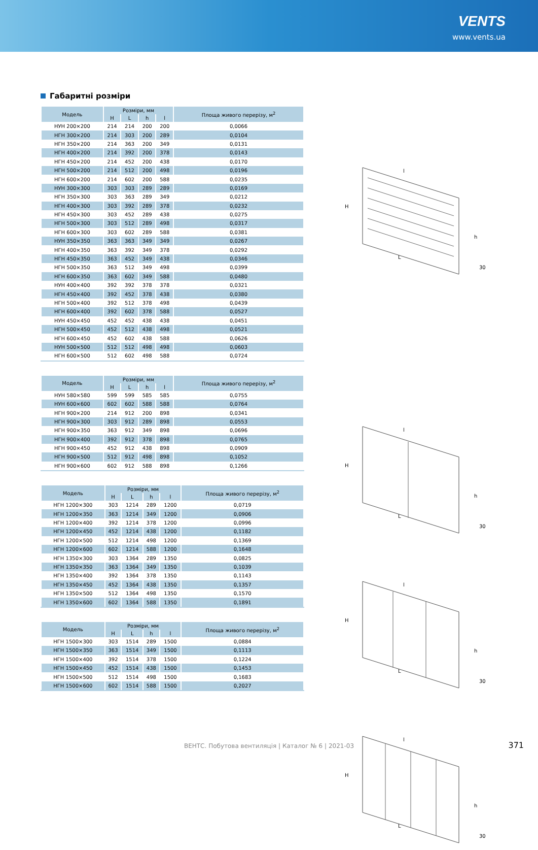VENTS
www.vents.ua
Габаритні розміри
| Модель | Розміри, мм | | | | Площа живого перерізу, м<sup>2</sup> |
| --- | --- | --- | --- | --- | --- |
| | H | L | h | l | |
| НУН 200×200 | 214 | 214 | 200 | 200 | 0,0066 |
| НГН 300×200 | 214 | 303 | 200 | 289 | 0,0104 |
| НГН 350×200 | 214 | 363 | 200 | 349 | 0,0131 |
| НГН 400×200 | 214 | 392 | 200 | 378 | 0,0143 |
| НГН 450×200 | 214 | 452 | 200 | 438 | 0,0170 |
| НГН 500×200 | 214 | 512 | 200 | 498 | 0,0196 |
| НГН 600×200 | 214 | 602 | 200 | 588 | 0,0235 |
| НУН 300×300 | 303 | 303 | 289 | 289 | 0,0169 |
| НГН 350×300 | 303 | 363 | 289 | 349 | 0,0212 |
| НГН 400×300 | 303 | 392 | 289 | 378 | 0,0232 |
| НГН 450×300 | 303 | 452 | 289 | 438 | 0,0275 |
| НГН 500×300 | 303 | 512 | 289 | 498 | 0,0317 |
| НГН 600×300 | 303 | 602 | 289 | 588 | 0,0381 |
| НУН 350×350 | 363 | 363 | 349 | 349 | 0,0267 |
| НГН 400×350 | 363 | 392 | 349 | 378 | 0,0292 |
| НГН 450×350 | 363 | 452 | 349 | 438 | 0,0346 |
| НГН 500×350 | 363 | 512 | 349 | 498 | 0,0399 |
| НГН 600×350 | 363 | 602 | 349 | 588 | 0,0480 |
| НУН 400×400 | 392 | 392 | 378 | 378 | 0,0321 |
| НГН 450×400 | 392 | 452 | 378 | 438 | 0,0380 |
| НГН 500×400 | 392 | 512 | 378 | 498 | 0,0439 |
| НГН 600×400 | 392 | 602 | 378 | 588 | 0,0527 |
| НУН 450×450 | 452 | 452 | 438 | 438 | 0,0451 |
| НГН 500×450 | 452 | 512 | 438 | 498 | 0,0521 |
| НГН 600×450 | 452 | 602 | 438 | 588 | 0,0626 |
| НУН 500×500 | 512 | 512 | 498 | 498 | 0,0603 |
| НГН 600×500 | 512 | 602 | 498 | 588 | 0,0724 |
| Модель | Розміри, мм | | | | Площа живого перерізу, м<sup>2</sup> |
| --- | --- | --- | --- | --- | --- |
| | H | L | h | l | |
| НУН 580×580 | 599 | 599 | 585 | 585 | 0,0755 |
| НУН 600×600 | 602 | 602 | 588 | 588 | 0,0764 |
| НГН 900×200 | 214 | 912 | 200 | 898 | 0,0341 |
| НГН 900×300 | 303 | 912 | 289 | 898 | 0,0553 |
| НГН 900×350 | 363 | 912 | 349 | 898 | 0,0696 |
| НГН 900×400 | 392 | 912 | 378 | 898 | 0,0765 |
| НГН 900×450 | 452 | 912 | 438 | 898 | 0,0909 |
| НГН 900×500 | 512 | 912 | 498 | 898 | 0,1052 |
| НГН 900×600 | 602 | 912 | 588 | 898 | 0,1266 |
| Модель | Розміри, мм | | | | Площа живого перерізу, м<sup>2</sup> |
| --- | --- | --- | --- | --- | --- |
| | H | L | h | l | |
| НГН 1200×300 | 303 | 1214 | 289 | 1200 | 0,0719 |
| НГН 1200×350 | 363 | 1214 | 349 | 1200 | 0,0906 |
| НГН 1200×400 | 392 | 1214 | 378 | 1200 | 0,0996 |
| НГН 1200×450 | 452 | 1214 | 438 | 1200 | 0,1182 |
| НГН 1200×500 | 512 | 1214 | 498 | 1200 | 0,1369 |
| НГН 1200×600 | 602 | 1214 | 588 | 1200 | 0,1648 |
| НГН 1350×300 | 303 | 1364 | 289 | 1350 | 0,0825 |
| НГН 1350×350 | 363 | 1364 | 349 | 1350 | 0,1039 |
| НГН 1350×400 | 392 | 1364 | 378 | 1350 | 0,1143 |
| НГН 1350×450 | 452 | 1364 | 438 | 1350 | 0,1357 |
| НГН 1350×500 | 512 | 1364 | 498 | 1350 | 0,1570 |
| НГН 1350×600 | 602 | 1364 | 588 | 1350 | 0,1891 |
| Модель | Розміри, мм | | | | Площа живого перерізу, м<sup>2</sup> |
| --- | --- | --- | --- | --- | --- |
| | H | L | h | l | |
| НГН 1500×300 | 303 | 1514 | 289 | 1500 | 0,0884 |
| НГН 1500×350 | 363 | 1514 | 349 | 1500 | 0,1113 |
| НГН 1500×400 | 392 | 1514 | 378 | 1500 | 0,1224 |
| НГН 1500×450 | 452 | 1514 | 438 | 1500 | 0,1453 |
| НГН 1500×500 | 512 | 1514 | 498 | 1500 | 0,1683 |
| НГН 1500×600 | 602 | 1514 | 588 | 1500 | 0,2027 |
l
H
h
L
30
l
H
h
L
30
l
H
h
L
30
l
H
h
L
30
ВЕНТС. Побутова вентиляція | Каталог № 6 | 2021-03 371